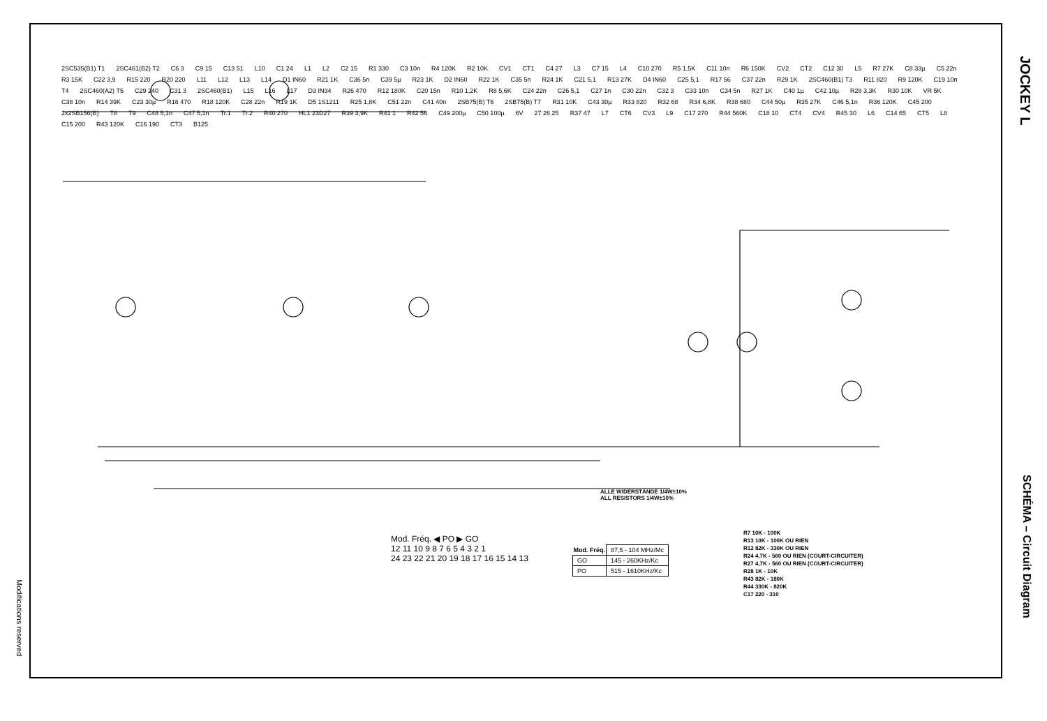JOCKEY L
SCHÉMA – Circuit Diagram
Modifications reserved
2SC535(B1) T1 2SC461(B2) T2 C6 3 C9 15 C13 51 L10 C1 24 L1 L2 C2 15 R1 330 C3 10n R4 120K R2 10K CV1 CT1 C4 27 L3 C7 15 L4 C10 270 R5 1,5K C11 10n R6 150K CV2 CT2 C12 30 L5 R7 27K C8 33µ C5 22n R3 15K C22 3,9 R15 220 R20 220 L11 L12 L13 L14 D1 IN60 R21 1K C36 5n C39 5µ R23 1K D2 IN60 R22 1K C35 5n R24 1K C21 5,1 R13 27K D4 IN60 C25 5,1 R17 56 C37 22n R29 1K 2SC460(B1) T3 R11 820 R9 120K C19 10n T4 2SC460(A2) T5 C29 240 C31 3 2SC460(B1) L15 L16 L17 D3 IN34 R26 470 R12 180K C20 15n R10 1,2K R8 5,6K C24 22n C26 5,1 C27 1n C30 22n C32 3 C33 10n C34 5n R27 1K C40 1µ C42 10µ R28 3,3K R30 10K VR 5K C38 10n R14 39K C23 30µ R16 470 R18 120K C28 22n R19 1K D5 1S1211 R25 1,8K C51 22n C41 40n 2SB75(B) T6 2SB75(B) T7 R31 10K C43 30µ R33 820 R32 68 R34 6,8K R38 680 C44 50µ R35 27K C46 5,1n R36 120K C45 200 2x2SB156(B) T8 T9 C48 5,1n C47 5,1n Tr.1 Tr.2 R40 270 HL1 23D27 R39 3,9K R41 1 R42 56 C49 200µ C50 100µ 6V 27 26 25 R37 47 L7 CT6 CV3 L9 C17 270 R44 560K C18 10 CT4 CV4 R45 30 L6 C14 65 CT5 L8 C15 200 R43 120K C16 190 CT3 B125
ALLE WIDERSTÄNDE 1/4W±10%
ALL RESISTORS 1/4W±10%
Mod. Fréq. ◀ PO ▶ GO
12 11 10 9 8 7 6 5 4 3 2 1
24 23 22 21 20 19 18 17 16 15 14 13
| Mod. Fréq. | 87,5 - 104 MHz/Mc |
| GO | 145 - 260KHz/Kc |
| PO | 515 - 1610KHz/Kc |
R7 10K - 100K
R13 10K - 100K OU RIEN
R12 82K - 330K OU RIEN
R24 4,7K - 560 OU RIEN (COURT-CIRCUITER)
R27 4,7K - 560 OU RIEN (COURT-CIRCUITER)
R28 1K - 10K
R43 82K - 180K
R44 330K - 820K
C17 220 - 310